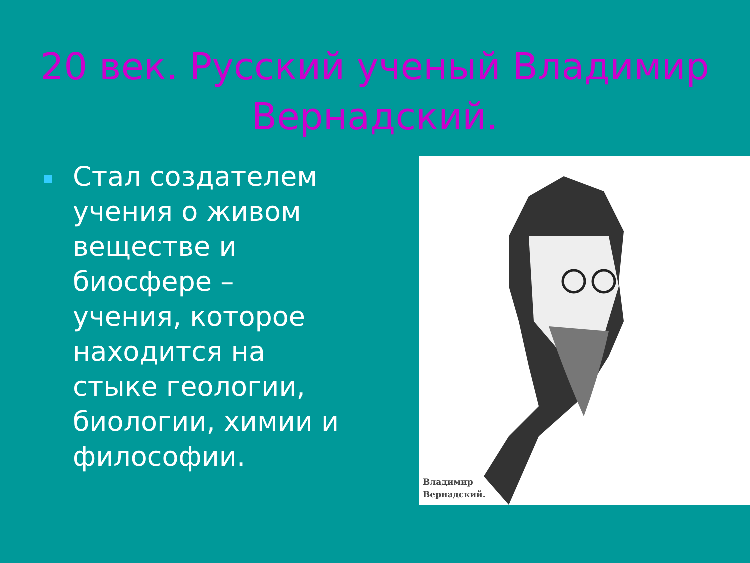20 век. Русский ученый Владимир Вернадский.
Стал создателем учения о живом веществе и биосфере – учения, которое находится на стыке геологии, биологии, химии и философии.
Владимир
Вернадский.